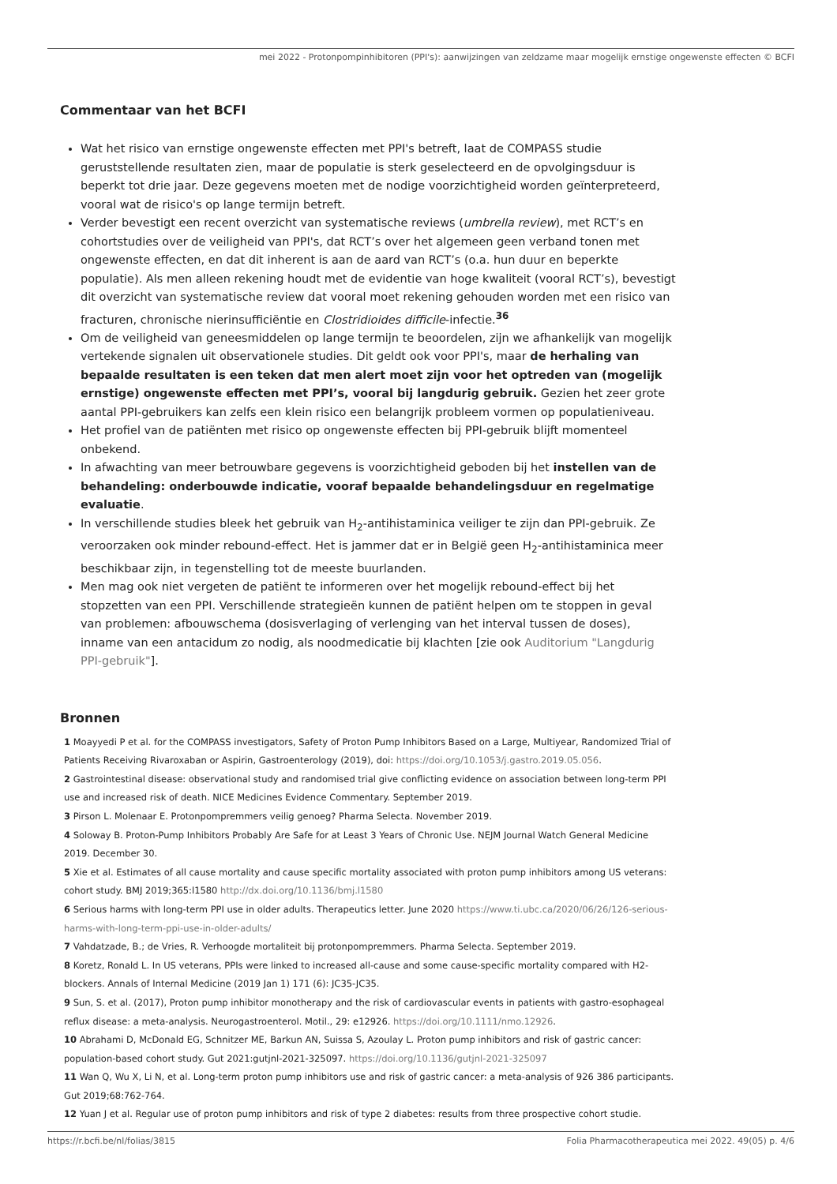mei 2022 - Protonpompinhibitoren (PPI's): aanwijzingen van zeldzame maar mogelijk ernstige ongewenste effecten © BCFI
Commentaar van het BCFI
Wat het risico van ernstige ongewenste effecten met PPI's betreft, laat de COMPASS studie geruststellende resultaten zien, maar de populatie is sterk geselecteerd en de opvolgingsduur is beperkt tot drie jaar. Deze gegevens moeten met de nodige voorzichtigheid worden geïnterpreteerd, vooral wat de risico's op lange termijn betreft.
Verder bevestigt een recent overzicht van systematische reviews (umbrella review), met RCT’s en cohortstudies over de veiligheid van PPI's, dat RCT’s over het algemeen geen verband tonen met ongewenste effecten, en dat dit inherent is aan de aard van RCT’s (o.a. hun duur en beperkte populatie). Als men alleen rekening houdt met de evidentie van hoge kwaliteit (vooral RCT’s), bevestigt dit overzicht van systematische review dat vooral moet rekening gehouden worden met een risico van fracturen, chronische nierinsufficiëntie en Clostridioides difficile-infectie.<sup>36</sup>
Om de veiligheid van geneesmiddelen op lange termijn te beoordelen, zijn we afhankelijk van mogelijk vertekende signalen uit observationele studies. Dit geldt ook voor PPI's, maar de herhaling van bepaalde resultaten is een teken dat men alert moet zijn voor het optreden van (mogelijk ernstige) ongewenste effecten met PPI’s, vooral bij langdurig gebruik. Gezien het zeer grote aantal PPI-gebruikers kan zelfs een klein risico een belangrijk probleem vormen op populatieniveau.
Het profiel van de patiënten met risico op ongewenste effecten bij PPI-gebruik blijft momenteel onbekend.
In afwachting van meer betrouwbare gegevens is voorzichtigheid geboden bij het instellen van de behandeling: onderbouwde indicatie, vooraf bepaalde behandelingsduur en regelmatige evaluatie.
In verschillende studies bleek het gebruik van H<sub>2</sub>-antihistaminica veiliger te zijn dan PPI-gebruik. Ze veroorzaken ook minder rebound-effect. Het is jammer dat er in België geen H<sub>2</sub>-antihistaminica meer beschikbaar zijn, in tegenstelling tot de meeste buurlanden.
Men mag ook niet vergeten de patiënt te informeren over het mogelijk rebound-effect bij het stopzetten van een PPI. Verschillende strategieën kunnen de patiënt helpen om te stoppen in geval van problemen: afbouwschema (dosisverlaging of verlenging van het interval tussen de doses), inname van een antacidum zo nodig, als noodmedicatie bij klachten [zie ook Auditorium "Langdurig PPI-gebruik"].
Bronnen
1 Moayyedi P et al. for the COMPASS investigators, Safety of Proton Pump Inhibitors Based on a Large, Multiyear, Randomized Trial of Patients Receiving Rivaroxaban or Aspirin, Gastroenterology (2019), doi: https://doi.org/10.1053/j.gastro.2019.05.056.
2 Gastrointestinal disease: observational study and randomised trial give conflicting evidence on association between long-term PPI use and increased risk of death. NICE Medicines Evidence Commentary. September 2019.
3 Pirson L. Molenaar E. Protonpompremmers veilig genoeg? Pharma Selecta. November 2019.
4 Soloway B. Proton-Pump Inhibitors Probably Are Safe for at Least 3 Years of Chronic Use. NEJM Journal Watch General Medicine 2019. December 30.
5 Xie et al. Estimates of all cause mortality and cause specific mortality associated with proton pump inhibitors among US veterans: cohort study. BMJ 2019;365:l1580 http://dx.doi.org/10.1136/bmj.l1580
6 Serious harms with long-term PPI use in older adults. Therapeutics letter. June 2020 https://www.ti.ubc.ca/2020/06/26/126-serious-harms-with-long-term-ppi-use-in-older-adults/
7 Vahdatzade, B.; de Vries, R. Verhoogde mortaliteit bij protonpompremmers. Pharma Selecta. September 2019.
8 Koretz, Ronald L. In US veterans, PPIs were linked to increased all-cause and some cause-specific mortality compared with H2-blockers. Annals of Internal Medicine (2019 Jan 1) 171 (6): JC35-JC35.
9 Sun, S. et al. (2017), Proton pump inhibitor monotherapy and the risk of cardiovascular events in patients with gastro-esophageal reflux disease: a meta-analysis. Neurogastroenterol. Motil., 29: e12926. https://doi.org/10.1111/nmo.12926.
10 Abrahami D, McDonald EG, Schnitzer ME, Barkun AN, Suissa S, Azoulay L. Proton pump inhibitors and risk of gastric cancer: population-based cohort study. Gut 2021:gutjnl-2021-325097. https://doi.org/10.1136/gutjnl-2021-325097
11 Wan Q, Wu X, Li N, et al. Long-term proton pump inhibitors use and risk of gastric cancer: a meta-analysis of 926 386 participants. Gut 2019;68:762-764.
12 Yuan J et al. Regular use of proton pump inhibitors and risk of type 2 diabetes: results from three prospective cohort studie.
https://r.bcfi.be/nl/folias/3815 Folia Pharmacotherapeutica mei 2022. 49(05) p. 4/6